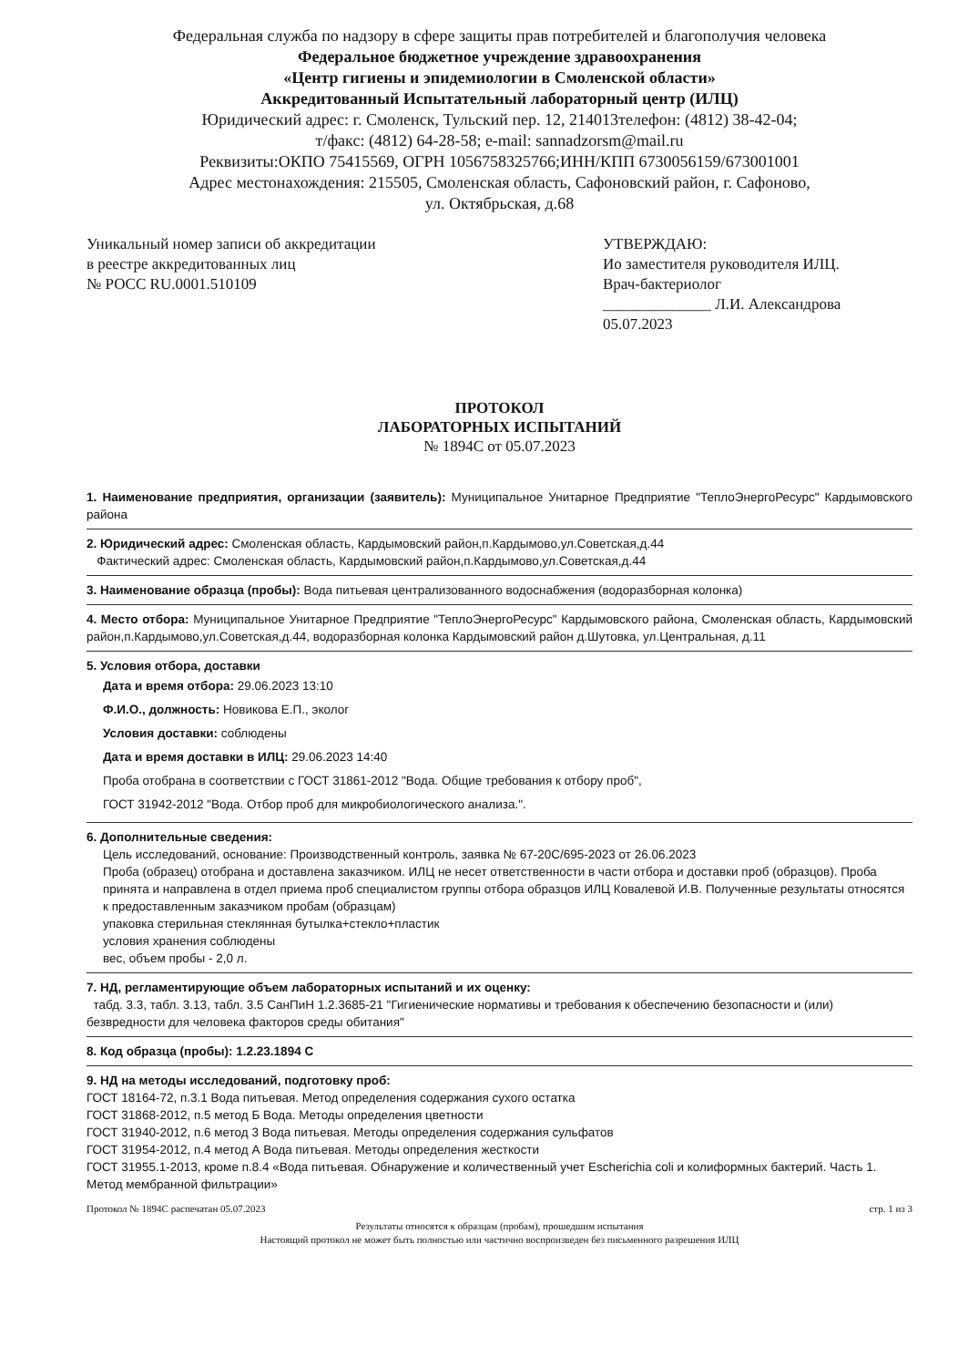Федеральная служба по надзору в сфере защиты прав потребителей и благополучия человека
Федеральное бюджетное учреждение здравоохранения
«Центр гигиены и эпидемиологии в Смоленской области»
Аккредитованный Испытательный лабораторный центр (ИЛЦ)
Юридический адрес: г. Смоленск, Тульский пер. 12, 214013телефон: (4812) 38-42-04;
т/факс: (4812) 64-28-58; e-mail: sannadzorsm@mail.ru
Реквизиты:ОКПО 75415569, ОГРН 1056758325766;ИНН/КПП 6730056159/673001001
Адрес местонахождения: 215505, Смоленская область, Сафоновский район, г. Сафоново,
ул. Октябрьская, д.68
Уникальный номер записи об аккредитации
в реестре аккредитованных лиц
№ РОСС RU.0001.510109
УТВЕРЖДАЮ:
Ио заместителя руководителя ИЛЦ.
Врач-бактериолог
______________ Л.И. Александрова
05.07.2023
ПРОТОКОЛ
ЛАБОРАТОРНЫХ ИСПЫТАНИЙ
№ 1894С от 05.07.2023
1. Наименование предприятия, организации (заявитель): Муниципальное Унитарное Предприятие "ТеплоЭнергоРесурс" Кардымовского района
2. Юридический адрес: Смоленская область, Кардымовский район,п.Кардымово,ул.Советская,д.44
Фактический адрес: Смоленская область, Кардымовский район,п.Кардымово,ул.Советская,д.44
3. Наименование образца (пробы): Вода питьевая централизованного водоснабжения (водоразборная колонка)
4. Место отбора: Муниципальное Унитарное Предприятие "ТеплоЭнергоРесурс" Кардымовского района, Смоленская область, Кардымовский район,п.Кардымово,ул.Советская,д.44, водоразборная колонка Кардымовский район д.Шутовка, ул.Центральная, д.11
5. Условия отбора, доставки
Дата и время отбора: 29.06.2023 13:10
Ф.И.О., должность: Новикова Е.П., эколог
Условия доставки: соблюдены
Дата и время доставки в ИЛЦ: 29.06.2023 14:40
Проба отобрана в соответствии с ГОСТ 31861-2012 "Вода. Общие требования к отбору проб",
ГОСТ 31942-2012 "Вода. Отбор проб для микробиологического анализа.".
6. Дополнительные сведения:
Цель исследований, основание: Производственный контроль, заявка № 67-20С/695-2023 от 26.06.2023
Проба (образец) отобрана и доставлена заказчиком. ИЛЦ не несет ответственности в части отбора и доставки проб (образцов). Проба принята и направлена в отдел приема проб специалистом группы отбора образцов ИЛЦ Ковалевой И.В. Полученные результаты относятся к предоставленным заказчиком пробам (образцам)
упаковка стерильная стеклянная бутылка+стекло+пластик
условия хранения соблюдены
вес, объем пробы - 2,0 л.
7. НД, регламентирующие объем лабораторных испытаний и их оценку:
табд. 3.3, табл. 3.13, табл. 3.5 СанПиН 1.2.3685-21 "Гигиенические нормативы и требования к обеспечению безопасности и (или) безвредности для человека факторов среды обитания"
8. Код образца (пробы): 1.2.23.1894 С
9. НД на методы исследований, подготовку проб:
ГОСТ 18164-72, п.3.1 Вода питьевая. Метод определения содержания сухого остатка
ГОСТ 31868-2012, п.5 метод Б Вода. Методы определения цветности
ГОСТ 31940-2012, п.6 метод 3 Вода питьевая. Методы определения содержания сульфатов
ГОСТ 31954-2012, п.4 метод А Вода питьевая. Методы определения жесткости
ГОСТ 31955.1-2013, кроме п.8.4 «Вода питьевая. Обнаружение и количественный учет Escherichia coli и колиформных бактерий. Часть 1. Метод мембранной фильтрации»
Протокол № 1894С распечатан 05.07.2023 стр. 1 из 3
Результаты относятся к образцам (пробам), прошедшим испытания
Настоящий протокол не может быть полностью или частично воспроизведен без письменного разрешения ИЛЦ